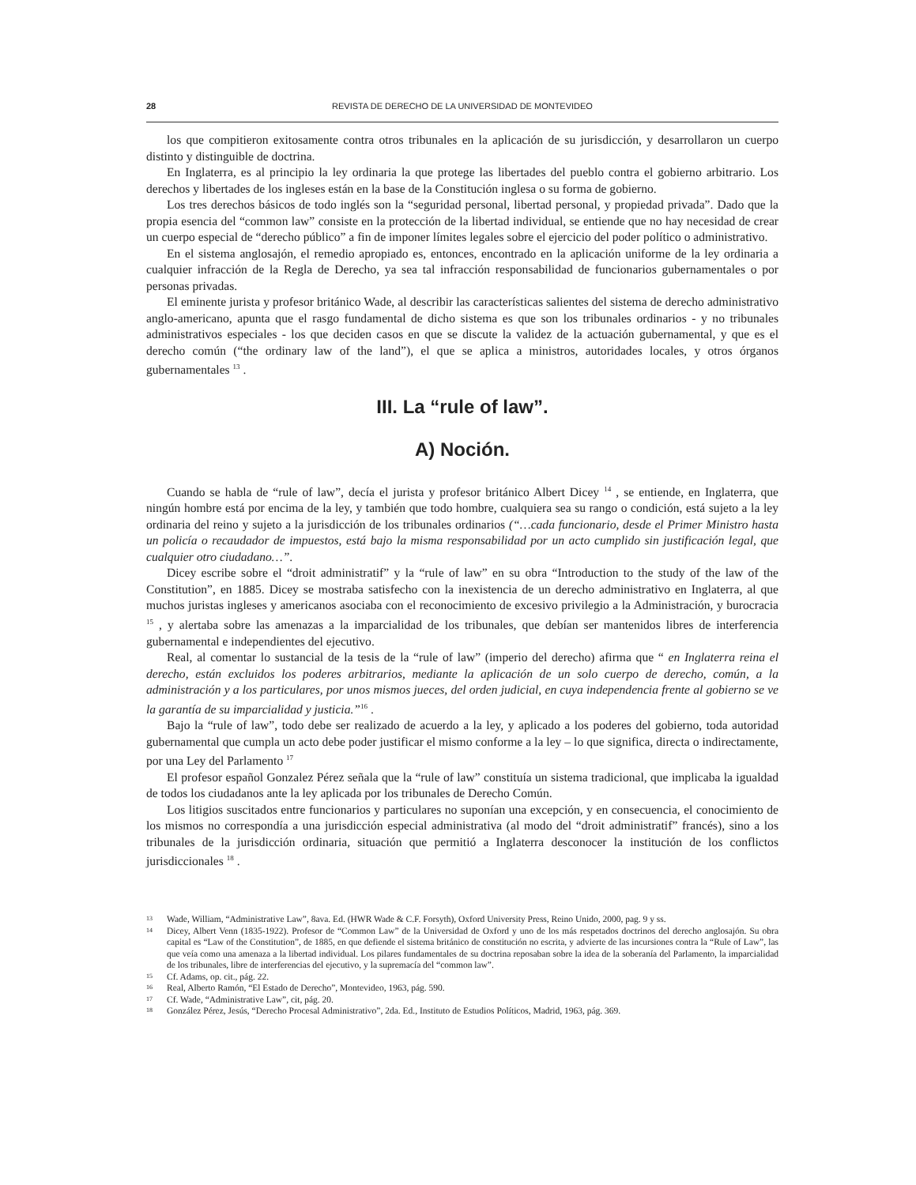28 REVISTA DE DERECHO DE LA UNIVERSIDAD DE MONTEVIDEO
los que compitieron exitosamente contra otros tribunales en la aplicación de su jurisdicción, y desarrollaron un cuerpo distinto y distinguible de doctrina.
En Inglaterra, es al principio la ley ordinaria la que protege las libertades del pueblo contra el gobierno arbitrario. Los derechos y libertades de los ingleses están en la base de la Constitución inglesa o su forma de gobierno.
Los tres derechos básicos de todo inglés son la “seguridad personal, libertad personal, y propiedad privada”. Dado que la propia esencia del “common law” consiste en la protección de la libertad individual, se entiende que no hay necesidad de crear un cuerpo especial de “derecho público” a fin de imponer límites legales sobre el ejercicio del poder político o administrativo.
En el sistema anglosajón, el remedio apropiado es, entonces, encontrado en la aplicación uniforme de la ley ordinaria a cualquier infracción de la Regla de Derecho, ya sea tal infracción responsabilidad de funcionarios gubernamentales o por personas privadas.
El eminente jurista y profesor británico Wade, al describir las características salientes del sistema de derecho administrativo anglo-americano, apunta que el rasgo fundamental de dicho sistema es que son los tribunales ordinarios - y no tribunales administrativos especiales - los que deciden casos en que se discute la validez de la actuación gubernamental, y que es el derecho común (“the ordinary law of the land”), el que se aplica a ministros, autoridades locales, y otros órganos gubernamentales <sup>13</sup> .
III. La “rule of law”.
A) Noción.
Cuando se habla de “rule of law”, decía el jurista y profesor británico Albert Dicey <sup>14</sup> , se entiende, en Inglaterra, que ningún hombre está por encima de la ley, y también que todo hombre, cualquiera sea su rango o condición, está sujeto a la ley ordinaria del reino y sujeto a la jurisdicción de los tribunales ordinarios (“…cada funcionario, desde el Primer Ministro hasta un policía o recaudador de impuestos, está bajo la misma responsabilidad por un acto cumplido sin justificación legal, que cualquier otro ciudadano…”.
Dicey escribe sobre el “droit administratif” y la “rule of law” en su obra “Introduction to the study of the law of the Constitution”, en 1885. Dicey se mostraba satisfecho con la inexistencia de un derecho administrativo en Inglaterra, al que muchos juristas ingleses y americanos asociaba con el reconocimiento de excesivo privilegio a la Administración, y burocracia <sup>15</sup> , y alertaba sobre las amenazas a la imparcialidad de los tribunales, que debían ser mantenidos libres de interferencia gubernamental e independientes del ejecutivo.
Real, al comentar lo sustancial de la tesis de la “rule of law” (imperio del derecho) afirma que “ en Inglaterra reina el derecho, están excluidos los poderes arbitrarios, mediante la aplicación de un solo cuerpo de derecho, común, a la administración y a los particulares, por unos mismos jueces, del orden judicial, en cuya independencia frente al gobierno se ve la garantía de su imparcialidad y justicia.”<sup>16</sup> .
Bajo la “rule of law”, todo debe ser realizado de acuerdo a la ley, y aplicado a los poderes del gobierno, toda autoridad gubernamental que cumpla un acto debe poder justificar el mismo conforme a la ley – lo que significa, directa o indirectamente, por una Ley del Parlamento <sup>17</sup>
El profesor español Gonzalez Pérez señala que la “rule of law” constituía un sistema tradicional, que implicaba la igualdad de todos los ciudadanos ante la ley aplicada por los tribunales de Derecho Común.
Los litigios suscitados entre funcionarios y particulares no suponían una excepción, y en consecuencia, el conocimiento de los mismos no correspondía a una jurisdicción especial administrativa (al modo del “droit administratif” francés), sino a los tribunales de la jurisdicción ordinaria, situación que permitió a Inglaterra desconocer la institución de los conflictos jurisdiccionales <sup>18</sup> .
13 Wade, William, “Administrative Law”, 8ava. Ed. (HWR Wade & C.F. Forsyth), Oxford University Press, Reino Unido, 2000, pag. 9 y ss.
14 Dicey, Albert Venn (1835-1922). Profesor de “Common Law” de la Universidad de Oxford y uno de los más respetados doctrinos del derecho anglosajón. Su obra capital es “Law of the Constitution”, de 1885, en que defiende el sistema británico de constitución no escrita, y advierte de las incursiones contra la “Rule of Law”, las que veía como una amenaza a la libertad individual. Los pilares fundamentales de su doctrina reposaban sobre la idea de la soberanía del Parlamento, la imparcialidad de los tribunales, libre de interferencias del ejecutivo, y la supremacía del “common law”.
15 Cf. Adams, op. cit., pág. 22.
16 Real, Alberto Ramón, “El Estado de Derecho”, Montevideo, 1963, pág. 590.
17 Cf. Wade, “Administrative Law”, cit, pág. 20.
18 González Pérez, Jesús, “Derecho Procesal Administrativo”, 2da. Ed., Instituto de Estudios Políticos, Madrid, 1963, pág. 369.